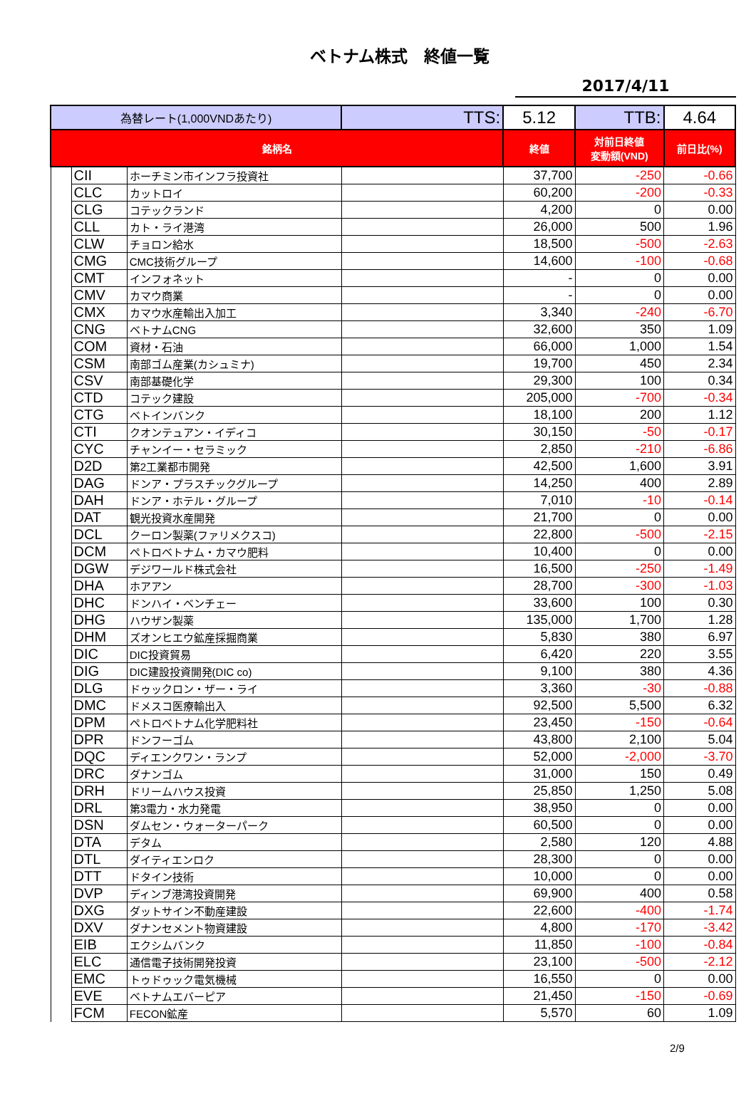ベトナム株式　終値一覧
2017/4/11
| 為替レート(1,000VNDあたり) | | | TTS: | 5.12 | TTB: | 4.64 |
| 銘柄名 | | | | 終値 | 対前日終値 変動額(VND) | 前日比(%) |
| | CII | ホーチミン市インフラ投資社 | | 37,700 | -250 | -0.66 |
| | CLC | カットロイ | | 60,200 | -200 | -0.33 |
| | CLG | コテックランド | | 4,200 | 0 | 0.00 |
| | CLL | カト・ライ港湾 | | 26,000 | 500 | 1.96 |
| | CLW | チョロン給水 | | 18,500 | -500 | -2.63 |
| | CMG | CMC技術グループ | | 14,600 | -100 | -0.68 |
| | CMT | インフォネット | | - | 0 | 0.00 |
| | CMV | カマウ商業 | | - | 0 | 0.00 |
| | CMX | カマウ水産輸出入加工 | | 3,340 | -240 | -6.70 |
| | CNG | ベトナムCNG | | 32,600 | 350 | 1.09 |
| | COM | 資材・石油 | | 66,000 | 1,000 | 1.54 |
| | CSM | 南部ゴム産業(カシュミナ) | | 19,700 | 450 | 2.34 |
| | CSV | 南部基礎化学 | | 29,300 | 100 | 0.34 |
| | CTD | コテック建設 | | 205,000 | -700 | -0.34 |
| | CTG | ベトインバンク | | 18,100 | 200 | 1.12 |
| | CTI | クオンテュアン・イディコ | | 30,150 | -50 | -0.17 |
| | CYC | チャンイー・セラミック | | 2,850 | -210 | -6.86 |
| | D2D | 第2工業都市開発 | | 42,500 | 1,600 | 3.91 |
| | DAG | ドンア・プラスチックグループ | | 14,250 | 400 | 2.89 |
| | DAH | ドンア・ホテル・グループ | | 7,010 | -10 | -0.14 |
| | DAT | 観光投資水産開発 | | 21,700 | 0 | 0.00 |
| | DCL | クーロン製薬(ファリメクスコ) | | 22,800 | -500 | -2.15 |
| | DCM | ペトロベトナム・カマウ肥料 | | 10,400 | 0 | 0.00 |
| | DGW | デジワールド株式会社 | | 16,500 | -250 | -1.49 |
| | DHA | ホアアン | | 28,700 | -300 | -1.03 |
| | DHC | ドンハイ・ベンチェー | | 33,600 | 100 | 0.30 |
| | DHG | ハウザン製薬 | | 135,000 | 1,700 | 1.28 |
| | DHM | ズオンヒエウ鉱産採掘商業 | | 5,830 | 380 | 6.97 |
| | DIC | DIC投資貿易 | | 6,420 | 220 | 3.55 |
| | DIG | DIC建設投資開発(DIC co) | | 9,100 | 380 | 4.36 |
| | DLG | ドゥックロン・ザー・ライ | | 3,360 | -30 | -0.88 |
| | DMC | ドメスコ医療輸出入 | | 92,500 | 5,500 | 6.32 |
| | DPM | ペトロベトナム化学肥料社 | | 23,450 | -150 | -0.64 |
| | DPR | ドンフーゴム | | 43,800 | 2,100 | 5.04 |
| | DQC | ディエンクワン・ランプ | | 52,000 | -2,000 | -3.70 |
| | DRC | ダナンゴム | | 31,000 | 150 | 0.49 |
| | DRH | ドリームハウス投資 | | 25,850 | 1,250 | 5.08 |
| | DRL | 第3電力・水力発電 | | 38,950 | 0 | 0.00 |
| | DSN | ダムセン・ウォーターパーク | | 60,500 | 0 | 0.00 |
| | DTA | デタム | | 2,580 | 120 | 4.88 |
| | DTL | ダイティエンロク | | 28,300 | 0 | 0.00 |
| | DTT | ドタイン技術 | | 10,000 | 0 | 0.00 |
| | DVP | ディンブ港湾投資開発 | | 69,900 | 400 | 0.58 |
| | DXG | ダットサイン不動産建設 | | 22,600 | -400 | -1.74 |
| | DXV | ダナンセメント物資建設 | | 4,800 | -170 | -3.42 |
| | EIB | エクシムバンク | | 11,850 | -100 | -0.84 |
| | ELC | 通信電子技術開発投資 | | 23,100 | -500 | -2.12 |
| | EMC | トゥドゥック電気機械 | | 16,550 | 0 | 0.00 |
| | EVE | ベトナムエバーピア | | 21,450 | -150 | -0.69 |
| | FCM | FECON鉱産 | | 5,570 | 60 | 1.09 |
2/9